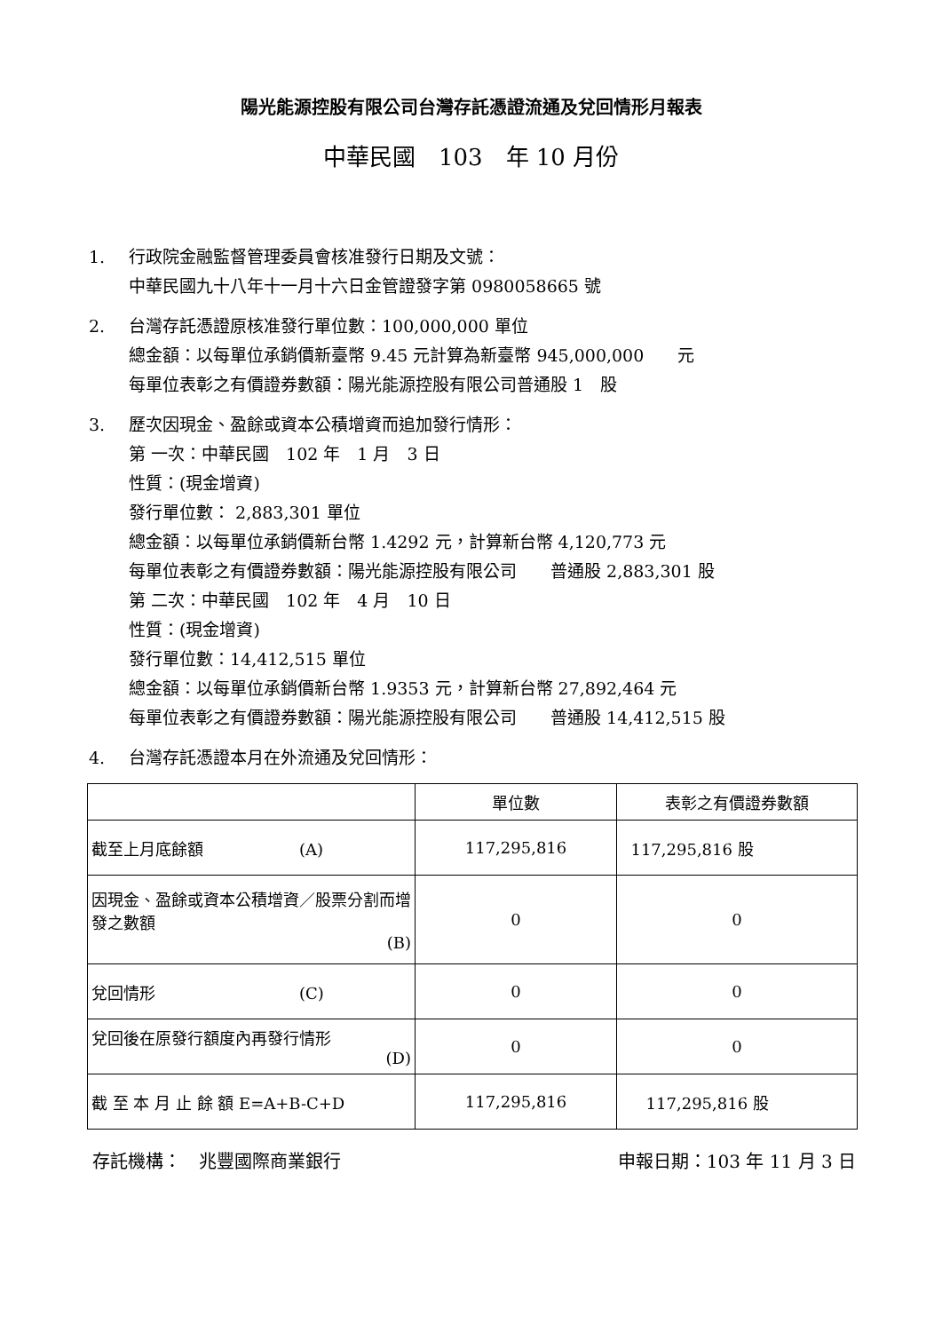陽光能源控股有限公司台灣存託憑證流通及兌回情形月報表
中華民國　103　年 10 月份
1. 行政院金融監督管理委員會核准發行日期及文號：
中華民國九十八年十一月十六日金管證發字第 0980058665 號
2. 台灣存託憑證原核准發行單位數：100,000,000 單位
總金額：以每單位承銷價新臺幣 9.45 元計算為新臺幣 945,000,000　　元
每單位表彰之有價證券數額：陽光能源控股有限公司普通股 1　股
3. 歷次因現金、盈餘或資本公積增資而追加發行情形：
第 一次：中華民國　102 年　1 月　3 日
性質：(現金增資)
發行單位數： 2,883,301 單位
總金額：以每單位承銷價新台幣 1.4292 元，計算新台幣 4,120,773 元
每單位表彰之有價證券數額：陽光能源控股有限公司　　普通股 2,883,301 股
第 二次：中華民國　102 年　4 月　10 日
性質：(現金增資)
發行單位數：14,412,515 單位
總金額：以每單位承銷價新台幣 1.9353 元，計算新台幣 27,892,464 元
每單位表彰之有價證券數額：陽光能源控股有限公司　　普通股 14,412,515 股
4. 台灣存託憑證本月在外流通及兌回情形：
| | 單位數 | 表彰之有價證券數額 |
| --- | --- | --- |
| 截至上月底餘額 (A) | 117,295,816 | 117,295,816 股 |
| 因現金、盈餘或資本公積增資／股票分割而增發之數額 (B) | 0 | 0 |
| 兌回情形 (C) | 0 | 0 |
| 兌回後在原發行額度內再發行情形 (D) | 0 | 0 |
| 截 至 本 月 止 餘 額 E=A+B-C+D | 117,295,816 | 117,295,816 股 |
存託機構：　兆豐國際商業銀行 申報日期：103 年 11 月 3 日